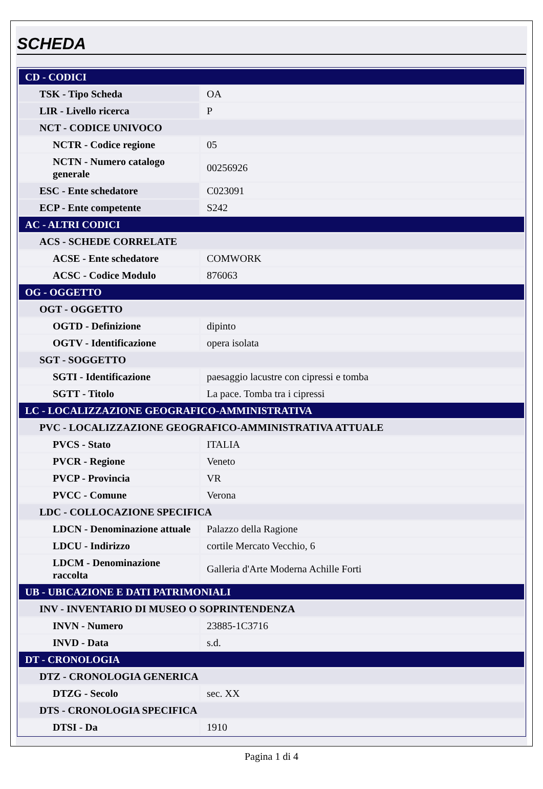SCHEDA
| CD - CODICI | |
| TSK - Tipo Scheda | OA |
| LIR - Livello ricerca | P |
| NCT - CODICE UNIVOCO | |
| NCTR - Codice regione | 05 |
| NCTN - Numero catalogo generale | 00256926 |
| ESC - Ente schedatore | C023091 |
| ECP - Ente competente | S242 |
| AC - ALTRI CODICI | |
| ACS - SCHEDE CORRELATE | |
| ACSE - Ente schedatore | COMWORK |
| ACSC - Codice Modulo | 876063 |
| OG - OGGETTO | |
| OGT - OGGETTO | |
| OGTD - Definizione | dipinto |
| OGTV - Identificazione | opera isolata |
| SGT - SOGGETTO | |
| SGTI - Identificazione | paesaggio lacustre con cipressi e tomba |
| SGTT - Titolo | La pace. Tomba tra i cipressi |
| LC - LOCALIZZAZIONE GEOGRAFICO-AMMINISTRATIVA | |
| PVC - LOCALIZZAZIONE GEOGRAFICO-AMMINISTRATIVA ATTUALE | |
| PVCS - Stato | ITALIA |
| PVCR - Regione | Veneto |
| PVCP - Provincia | VR |
| PVCC - Comune | Verona |
| LDC - COLLOCAZIONE SPECIFICA | |
| LDCN - Denominazione attuale | Palazzo della Ragione |
| LDCU - Indirizzo | cortile Mercato Vecchio, 6 |
| LDCM - Denominazione raccolta | Galleria d'Arte Moderna Achille Forti |
| UB - UBICAZIONE E DATI PATRIMONIALI | |
| INV - INVENTARIO DI MUSEO O SOPRINTENDENZA | |
| INVN - Numero | 23885-1C3716 |
| INVD - Data | s.d. |
| DT - CRONOLOGIA | |
| DTZ - CRONOLOGIA GENERICA | |
| DTZG - Secolo | sec. XX |
| DTS - CRONOLOGIA SPECIFICA | |
| DTSI - Da | 1910 |
Pagina 1 di 4